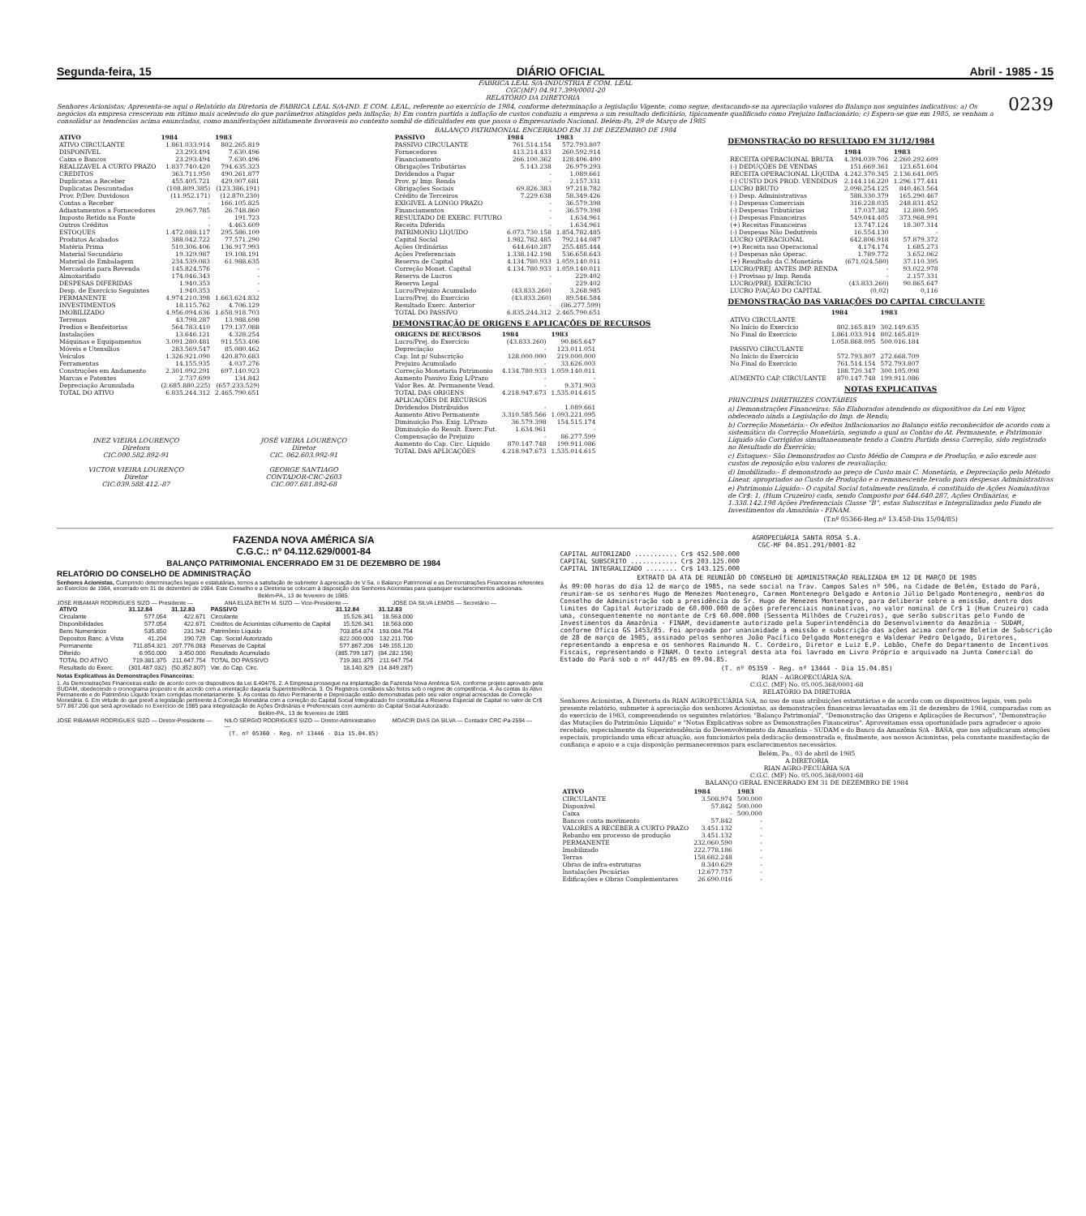Segunda-feira, 15 DIÁRIO OFICIAL Abril - 1985 - 15
FABRICA LEAL S/A-INDUSTRIA E COM. LEAL
CGC(MF) 04.917.399/0001-20
RELATÓRIO DA DIRETORIA 0239
Senhores Acionistas; Apresenta-se aqui o Relatório da Diretoria de FABRICA LEAL S/A-IND. E COM. LEAL, referente ao exercício de 1984, conforme determinação a legislação Vigente, como segue, destacando-se na apreciação valores do Balanço nos seguintes indicativos: a) Os negócios da empresa cresceram em ritimo mais acelerado do que parâmetros atingidos pela inflação; b) Em contra partida a inflação de custos conduziu a empresa a um resultado deficitário, tipicamente qualificado como Prejuizo Inflacionário; c) Espera-se que em 1985, se venham a consolidar as tendencias acima enunciadas, como manifestações nitidamente favoraveis no contexto sombil de dificuldades em que passa o Empresariado Nacional. Belém-Pa, 29 de Março de 1985
BALANÇO PATRIMONIAL ENCERRADO EM 31 DE DEZEMBRO DE 1984
| ATIVO | 1984 | 1983 |
| --- | --- | --- |
| ATIVO CIRCULANTE | 1.861.033.914 | 802.265.819 |
| DISPONIVEL | 23.293.494 | 7.630.496 |
| Caixa e Bancos | 23.293.494 | 7.630.496 |
| REALIZAVEL A CURTO PRAZO | 1.837.740.420 | 794.635.323 |
| CREDITOS | 363.711.950 | 490.261.877 |
| Duplicatas a Receber | 455.405.721 | 429.007.681 |
| Duplicatas Descontadas | (108.809.385) | (123.386.191) |
| Prov. P/Dev. Duvidosos | (11.952.171) | (12.870.230) |
| Contas a Receber | - | 166.105.825 |
| Adiantamentos a Fornecedores | 29.067.785 | 26.748.860 |
| Imposto Retido na Fonte | - | 191.723 |
| Outros Créditos | - | 4.463.609 |
| ESTOQUES | 1.472.088.117 | 295.586.109 |
| Produtos Acabados | 388.042.722 | 77.571.290 |
| Matéria Prima | 510.306.406 | 136.917.993 |
| Material Secundário | 19.329.987 | 19.108.191 |
| Material de Embalagem | 234.539.083 | 61.988.635 |
| Mercadoria para Revenda | 145.824.576 | - |
| Almoxarifado | 174.046.343 | - |
| DESPESAS DIFERIDAS | 1.940.353 | - |
| Desp. de Exercício Seguintes | 1.940.353 | - |
| PERMANENTE | 4.974.210.398 | 1.663.624.832 |
| INVESTIMENTOS | 18.115.762 | 4.706.129 |
| IMOBILIZADO | 4.956.094.636 | 1.658.918.703 |
| Terrenos | 43.798.287 | 13.988.698 |
| Predios e Benfeitorias | 564.783.410 | 179.137.088 |
| Instalações | 13.646.121 | 4.328.254 |
| Máquinas e Equipamentos | 3.091.280.481 | 911.553.406 |
| Móveis e Utensílios | 283.569.547 | 85.080.462 |
| Veículos | 1.326.921.090 | 420.870.683 |
| Ferramentas | 14.155.935 | 4.037.276 |
| Construções em Andamento | 2.301.092.291 | 697.140.923 |
| Marcas e Patentes | 2.737.699 | 134.842 |
| Depreciação Acumulada | (2.685.880.225) | (657.233.529) |
| TOTAL DO ATIVO | 6.835.244.312 | 2.465.790.651 |
INEZ VIEIRA LOURENÇO
Diretora
CIC.000.582.892-91
VICTOR VIEIRA LOURENÇO
Diretor
CIC.039.588.412.-87
JOSÉ VIEIRA LOURENÇO
Diretor
CIC. 062.603.992-91
GEORGE SANTIAGO
CONTADOR-CRC-2603
CIC.007.681.892-68
| PASSIVO | 1984 | 1983 |
| --- | --- | --- |
| PASSIVO CIRCULANTE | 761.514.154 | 572.793.807 |
| Fornecedores | 413.214.433 | 260.592.914 |
| Financiamento | 266.100.362 | 128.406.400 |
| Obrigações Tributárias | 5.143.238 | 26.979.293 |
| Dividendos a Pagar | - | 1.089.661 |
| Prov. p/ Imp. Renda | - | 2.157.331 |
| Obrigações Sociais | 69.826.383 | 97.218.782 |
| Crédito de Terceiros | 7.229.638 | 58.349.426 |
| EXIGIVEL A LONGO PRAZO | - | 36.579.398 |
| Financiamentos | - | 36.579.398 |
| RESULTADO DE EXERC. FUTURO | - | 1.634.961 |
| Receita Diferida | - | 1.634.961 |
| PATRIMONIO LÍQUIDO | 6.073.730.158 | 1.854.782.485 |
| Capital Social | 1.982.782.485 | 792.144.087 |
| Ações Ordinárias | 644.640.287 | 255.485.444 |
| Ações Preferenciais | 1.338.142.198 | 536.658.643 |
| Reserva de Capital | 4.134.780.933 | 1.059.140.011 |
| Correção Monet. Capital | 4.134.780.933 | 1.059.140.011 |
| Reserva de Lucros | - | 229.402 |
| Reserva Legal | - | 229.402 |
| Lucro/Prejuizo Acumulado | (43.833.260) | 3.268.985 |
| Lucro/Prej. do Exercício | (43.833.260) | 89.546.584 |
| Resultado Exerc. Anterior | - | (86.277.599) |
| TOTAL DO PASSIVO | 6.835.244.312 | 2.465.790.651 |
DEMONSTRAÇÃO DE ORIGENS E APLICAÇÕES DE RECURSOS
| ORIGENS DE RECURSOS | 1984 | 1983 |
| --- | --- | --- |
| Lucro/Prej. do Exercício | (43.833.260) | 90.865.647 |
| Depreciação | - | 123.011.051 |
| Cap. Int p/ Subscrição | 128.000.000 | 219.000.000 |
| Prejuizo Acumulado | - | 33.626.003 |
| Correção Monetaria Patrimonio | 4.134.780.933 | 1.059.140.011 |
| Aumento Passivo Exig L/Prazo | - | - |
| Valor Res. At. Permanente Vend. | - | 9.371.903 |
| TOTAL DAS ORIGENS | 4.218.947.673 | 1.535.014.615 |
| APLICAÇÕES DE RECURSOS | | |
| Dividendos Distribuídos | - | 1.089.661 |
| Aumento Ativo Permanente | 3.310.585.566 | 1.093.221.095 |
| Diminuição Pas. Exig. L/Prazo | 36.579.398 | 154.515.174 |
| Diminuição do Result. Exerc.Fut. | 1.634.961 | - |
| Compensação de Prejuizo | - | 86.277.599 |
| Aumento do Cap. Circ. Líquido | 870.147.748 | 199.911.086 |
| TOTAL DAS APLICAÇÕES | 4.218.947.673 | 1.535.014.615 |
DEMONSTRAÇÃO DO RESULTADO EM 31/12/1984
| | 1984 | 1983 |
| --- | --- | --- |
| RECEITA OPERACIONAL BRUTA | 4.394.039.706 | 2.260.292.609 |
| (-) DEDUÇÕES DE VENDAS | 151.669.361 | 123.651.604 |
| RECEITA OPERACIONAL LÍQUIDA | 4.242.370.345 | 2.136.641.005 |
| (-) CUSTO DOS PROD. VENDIDOS | 2.144.116.220 | 1.296.177.441 |
| LUCRO BRUTO | 2.098.254.125 | 840.463.564 |
| (-) Desp. Administrativas | 588.330.379 | 165.290.467 |
| (-) Despesas Comerciais | 316.228.035 | 248.831.452 |
| (-) Despesas Tributárias | 17.037.382 | 12.800.595 |
| (-) Despesas Financeiras | 549.044.405 | 373.968.991 |
| (+) Receitas Financeiras | 13.747.124 | 18.307.314 |
| (-) Despesas Não Dedutíveis | 16.554.130 | - |
| LUCRO OPERACIONAL | 642.806.918 | 57.879.372 |
| (+) Receita nao Operacional | 4.174.174 | 1.685.273 |
| (-) Despesas não Operac. | 1.789.772 | 3.652.062 |
| (+) Resultado da C.Monetária | (671.024.580) | 37.110.395 |
| LUCRO/PREJ. ANTES IMP. RENDA | - | 93.022.978 |
| (-) Provisao p/ Imp. Renda | - | 2.157.331 |
| LUCRO/PREJ. EXERCÍCIO | (43.833.260) | 90.865.647 |
| LUCRO P/AÇÃO DO CAPITAL | (0,02) | 0,116 |
DEMONSTRAÇÃO DAS VARIAÇÕES DO CAPITAL CIRCULANTE
| | 1984 | 1983 |
| --- | --- | --- |
| ATIVO CIRCULANTE | | |
| No Início do Exercício | 802.165.819 | 302.149.635 |
| No Final do Exercício | 1.861.033.914 | 802.165.819 |
| | 1.058.868.095 | 500.016.184 |
| PASSIVO CIRCULANTE | | |
| No Início do Exercício | 572.793.807 | 272.668.709 |
| No Final do Exercício | 761.514.154 | 572.793.807 |
| | 188.720.347 | 300.105.098 |
| AUMENTO CAP. CIRCULANTE | 870.147.748 | 199.911.086 |
NOTAS EXPLICATIVAS
PRINCIPAIS DIRETRIZES CONTÁBEIS
a) Demonstrações Financeiras: São Elaborados atendendo os dispositivos da Lei em Vigor, obdecendo ainda a Legislação do Imp. de Renda;
b) Correção Monetária:- Os efeitos Inflacionarios no Balanço estão reconhecidos de acordo com a sistemática da Correção Monetária, segundo a qual as Contas do At. Permanente, e Patrimonio Líquido são Corrigidos simultaneamente tendo a Contra Partida dessa Correção, sido registrado no Resultado do Exercício;
c) Estoques:- São Demonstrados ao Custo Médio de Compra e de Produção, e não excede aos custos de reposição e/ou valores de reavaliação;
d) Imobilizado:- É demonstrado ao preço de Custo mais C. Monetária, e Depreciação pelo Método Linear, apropriados ao Custo de Produção e o remanescente levado para despesas Administrativas
e) Patrimonio Líquido:- O capital Social totalmente realizado, é constituído de Ações Nominativas de Cr$: 1, (Hum Cruzeiro) cada, sendo Composto por 644.640.287, Ações Ordinárias, e 1.338.142.198 Ações Preferenciais Classe "B", estas Subscritas e Integralizadas pelo Fundo de Investimentos da Amazônia - FINAM.
(T.nº 05366-Reg.nº 13.458-Dia 15/04/85)
FAZENDA NOVA AMÉRICA S/A
C.G.C.: nº 04.112.629/0001-84
BALANÇO PATRIMONIAL ENCERRADO EM 31 DE DEZEMBRO DE 1984
RELATÓRIO DO CONSELHO DE ADMINISTRAÇÃO
Senhores Acionistas, Cumprindo determinações legais e estatutárias, temos a satisfação de submeter à apreciação de V.Sa. o Balanço Patrimonial e as Demonstrações Financeiras referentes ao Exercício de 1984, encerrado em 31 de dezembro de 1984. Este Conselho e a Diretoria se colocam à disposição dos Senhores Acionistas para quaisquer esclarecimentos adicionais.
Belém-PA., 13 de fevereiro de 1985.
JOSÉ RIBAMAR RODRIGUES SIZO — Presidente — ANA ELIZA BETH M. SIZO — Vice-Presidente — JOSÉ DA SILVA LEMOS — Secretário —
| ATIVO | 31.12.84 | 31.12.83 | PASSIVO | 31.12.84 | 31.12.83 |
| --- | --- | --- | --- | --- | --- |
| Circulante | 577.054 | 422.671 | Circulante | 15.526.341 | 18.563.000 |
| Disponibilidades | 577.054 | 422.671 | Créditos de Acionistas c/Aumento de Capital | 15.526.341 | 18.563.000 |
| Bens Numerários | 535.850 | 231.942 | Patrimônio Líquido | 703.854.874 | 193.084.754 |
| Depósitos Banc. à Vista | 41.204 | 190.729 | Cap. Social Autorizado | 822.000.000 | 132.211.700 |
| Permanente | 711.854.321 | 207.776.083 | Reservas de Capital | 577.867.206 | 149.155.120 |
| Diferido | 6.950.000 | 3.450.000 | Resultado Acumulado | (385.799.187) | (84.282.156) |
| TOTAL DO ATIVO | 719.381.375 | 211.647.754 | TOTAL DO PASSIVO | 719.381.375 | 211.647.754 |
| Resultado do Exerc. | (301.487.032) | (50.352.807) | Var. do Cap. Circ. | 18.140.329 | (14.849.287) |
Notas Explicativas às Demonstrações Financeiras:
1. As Demonstrações Financeiras estão de acordo com os dispositivos da Lei 6.404/76. 2. A Empresa prossegue na implantação da Fazenda Nova América S/A, conforme projeto aprovado pela SUDAM, obedecendo o cronograma proposto e de acordo com a orientação daquela Superintendência. 3. Os Registros contábeis são feitos sob o regime de competência. 4. As contas do Ativo Permanente e do Patrimônio Líquido foram corrigidas monetariamente. 5. As contas do Ativo Permanente e Depreciação estão demonstradas pelo seu valor original acrescidas de Correção Monetária. 6. Em virtude do que prevê a legislação pertinente à Correção Monetária com a correção do Capital Social Integralizado foi constituída a Reserva Especial de Capital no valor de Cr$ 577.867.206 que será aproveitado no Exercício de 1985 para integralização de Ações Ordinárias e Preferenciais com aumento do Capital Social Autorizado.
Belém-PA., 13 de fevereiro de 1985
JOSÉ RIBAMAR RODRIGUES SIZO — Diretor-Presidente — NILO SÉRGIO RODRIGUES SIZO — Diretor-Administrativo — MOACIR DIAS DA SILVA — Contador CRC-Pa-2594 —
(T. nº 05360 - Reg. nº 13446 - Dia 15.04.85)
AGROPECUÁRIA SANTA ROSA S.A.
CGC-MF 04.851.291/0001-82
CAPITAL AUTORIZADO ........... Cr$ 452.500.000
CAPITAL SUBSCRITO ............ Cr$ 203.125.000
CAPITAL INTEGRALIZADO ........ Cr$ 143.125.000
EXTRATO DA ATA DE REUNIÃO DO CONSELHO DE ADMINISTRAÇÃO REALIZADA EM 12 DE MARÇO DE 1985
Às 09:00 horas do dia 12 de março de 1985, na sede social na Trav. Campos Sales nº 506, na Cidade de Belém, Estado do Pará, reuniram-se os senhores Hugo de Menezes Montenegro, Carmen Montenegro Delgado e Antonio Júlio Delgado Montenegro, membros do Conselho de Administração sob a presidência do Sr. Hugo de Menezes Montenegro, para deliberar sobre a emissão, dentro dos limites do Capital Autorizado de 60.000.000 de ações preferenciais nominativas, no valor nominal de Cr$ 1 (Hum Cruzeiro) cada uma, consequentemente no montante de Cr$ 60.000.000 (Sessenta Milhões de Cruzeiros), que serão subscritas pelo Fundo de Investimentos da Amazônia - FINAM, devidamente autorizado pela Superintendência do Desenvolvimento da Amazônia - SUDAM, conforme Ofício GS 1453/85. Foi aprovada por unanimidade a emissão e subscrição das ações acima conforme Boletim de Subscrição de 28 de março de 1985, assinado pelos senhores João Pacífico Delgado Montenegro e Waldemar Pedro Delgado, Diretores, representando a empresa e os senhores Raimundo N. C. Cordeiro, Diretor e Luiz E.P. Lobão, Chefe do Departamento de Incentivos Fiscais, representando o FINAM. O texto integral desta ata foi lavrado em Livro Próprio e arquivado na Junta Comercial do Estado do Pará sob o nº 447/85 em 09.04.85.
(T. nº 05359 - Reg. nº 13444 - Dia 15.04.85)
RIAN – AGROPECUÁRIA S/A.
C.G.C. (MF) No. 05.005.368/0001-68
RELATÓRIO DA DIRETORIA
Senhores Acionistas, A Diretoria da RIAN AGROPECUÁRIA S/A, no uso de suas atribuições estatutárias e de acordo com os dispositivos legais, vem pelo presente relatório, submeter à apreciação dos senhores Acionistas, as demonstrações financeiras levantadas em 31 de dezembro de 1984, comparadas com as do exercício de 1983, compreendendo os seguintes relatórios: "Balanço Patrimonial", "Demonstração das Origens e Aplicações de Recursos", "Demonstração das Mutações do Patrimônio Líquido" e "Notas Explicativas sobre as Demonstrações Financeiras". Aproveitamos essa oportunidade para agradecer o apoio recebido, especialmente da Superintendência do Desenvolvimento da Amazônia – SUDAM e do Banco da Amazônia S/A - BASA, que nos adjudicaram atenções especiais, propiciando uma eficaz atuação, aos funcionários pela dedicação demonstrada e, finalmente, aos nossos Acionistas, pela constante manifestação de confiança e apoio e a cuja disposição permaneceremos para esclarecimentos necessários.
Belém, Pa., 03 de abril de 1985
A DIRETORIA
RIAN AGRO-PECUÁRIA S/A
C.G.C. (MF) No. 05.005.368/0001-68
BALANÇO GERAL ENCERRADO EM 31 DE DEZEMBRO DE 1984
| ATIVO | 1984 | 1983 |
| --- | --- | --- |
| CIRCULANTE | 3.508.974 | 500.000 |
| Disponível | 57.842 | 500.000 |
| Caixa | - | 500.000 |
| Bancos conta movimento | 57.842 | - |
| VALORES A RECEBER A CURTO PRAZO | 3.451.132 | - |
| Rebanho em processo de produção | 3.451.132 | - |
| PERMANENTE | 232.060.590 | - |
| Imobilizado | 222.778.186 | - |
| Terras | 158.682.248 | - |
| Obras de infra-estruturas | 8.340.629 | - |
| Instalações Pecuárias | 12.677.757 | - |
| Edificações e Obras Complementares | 26.690.016 | - |